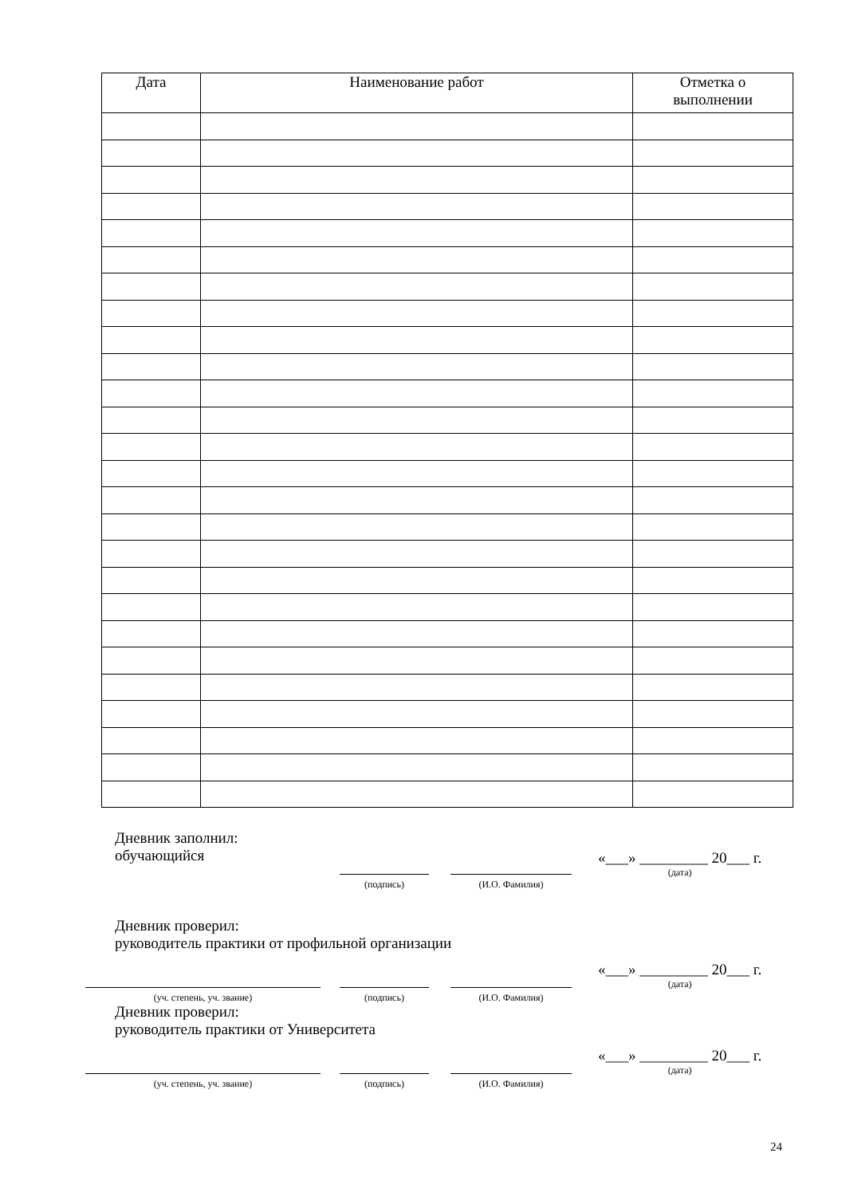| Дата | Наименование работ | Отметка о выполнении |
| --- | --- | --- |
Дневник заполнил:
обучающийся
(подпись)
(И.О. Фамилия)
«___» _________ 20___ г.
(дата)
Дневник проверил:
руководитель практики от профильной организации
(уч. степень, уч. звание) (подпись)
(И.О. Фамилия)
«___» _________ 20___ г.
(дата)
Дневник проверил:
руководитель практики от Университета
(уч. степень, уч. звание) (подпись)
(И.О. Фамилия)
«___» _________ 20___ г.
(дата)
24